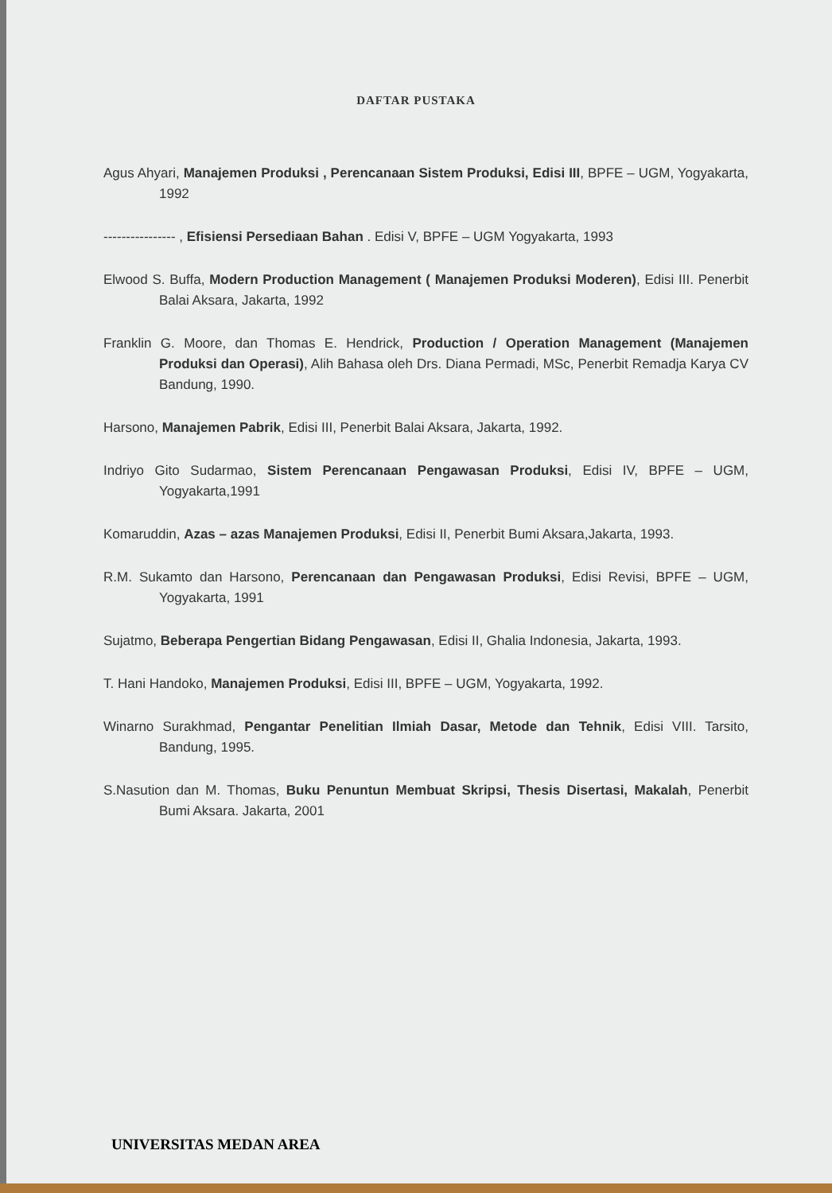DAFTAR PUSTAKA
Agus Ahyari, Manajemen Produksi , Perencanaan Sistem Produksi, Edisi III, BPFE – UGM, Yogyakarta, 1992
---------------- , Efisiensi Persediaan Bahan . Edisi V, BPFE – UGM Yogyakarta, 1993
Elwood S. Buffa, Modern Production Management ( Manajemen Produksi Moderen), Edisi III. Penerbit Balai Aksara, Jakarta, 1992
Franklin G. Moore, dan Thomas E. Hendrick, Production / Operation Management (Manajemen Produksi dan Operasi), Alih Bahasa oleh Drs. Diana Permadi, MSc, Penerbit Remadja Karya CV Bandung, 1990.
Harsono, Manajemen Pabrik, Edisi III, Penerbit Balai Aksara, Jakarta, 1992.
Indriyo Gito Sudarmao, Sistem Perencanaan Pengawasan Produksi, Edisi IV, BPFE – UGM, Yogyakarta,1991
Komaruddin, Azas – azas Manajemen Produksi, Edisi II, Penerbit Bumi Aksara,Jakarta, 1993.
R.M. Sukamto dan Harsono, Perencanaan dan Pengawasan Produksi, Edisi Revisi, BPFE – UGM, Yogyakarta, 1991
Sujatmo, Beberapa Pengertian Bidang Pengawasan, Edisi II, Ghalia Indonesia, Jakarta, 1993.
T. Hani Handoko, Manajemen Produksi, Edisi III, BPFE – UGM, Yogyakarta, 1992.
Winarno Surakhmad, Pengantar Penelitian Ilmiah Dasar, Metode dan Tehnik, Edisi VIII. Tarsito, Bandung, 1995.
S.Nasution dan M. Thomas, Buku Penuntun Membuat Skripsi, Thesis Disertasi, Makalah, Penerbit Bumi Aksara. Jakarta, 2001
UNIVERSITAS MEDAN AREA